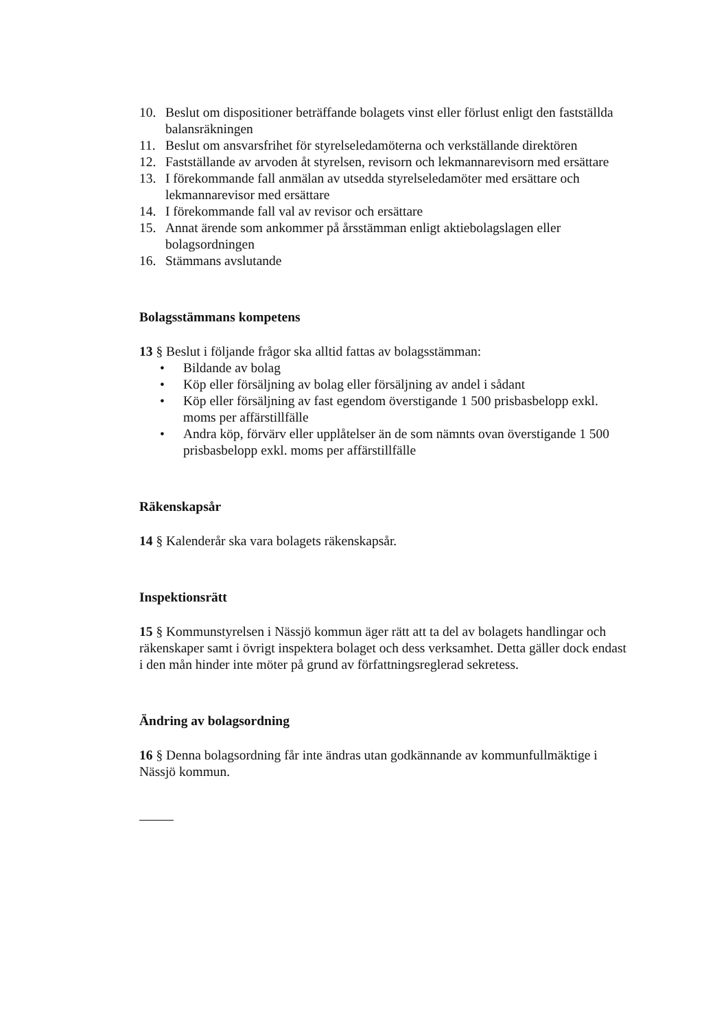10. Beslut om dispositioner beträffande bolagets vinst eller förlust enligt den fastställda balansräkningen
11. Beslut om ansvarsfrihet för styrelseledamöterna och verkställande direktören
12. Fastställande av arvoden åt styrelsen, revisorn och lekmannarevisorn med ersättare
13. I förekommande fall anmälan av utsedda styrelseledamöter med ersättare och lekmannarevisor med ersättare
14. I förekommande fall val av revisor och ersättare
15. Annat ärende som ankommer på årsstämman enligt aktiebolagslagen eller bolagsordningen
16. Stämmans avslutande
Bolagsstämmans kompetens
13 § Beslut i följande frågor ska alltid fattas av bolagsstämman:
• Bildande av bolag
• Köp eller försäljning av bolag eller försäljning av andel i sådant
• Köp eller försäljning av fast egendom överstigande 1 500 prisbasbelopp exkl. moms per affärstillfälle
• Andra köp, förvärv eller upplåtelser än de som nämnts ovan överstigande 1 500 prisbasbelopp exkl. moms per affärstillfälle
Räkenskapsår
14 § Kalenderår ska vara bolagets räkenskapsår.
Inspektionsrätt
15 § Kommunstyrelsen i Nässjö kommun äger rätt att ta del av bolagets handlingar och räkenskaper samt i övrigt inspektera bolaget och dess verksamhet. Detta gäller dock endast i den mån hinder inte möter på grund av författningsreglerad sekretess.
Ändring av bolagsordning
16 § Denna bolagsordning får inte ändras utan godkännande av kommunfullmäktige i Nässjö kommun.